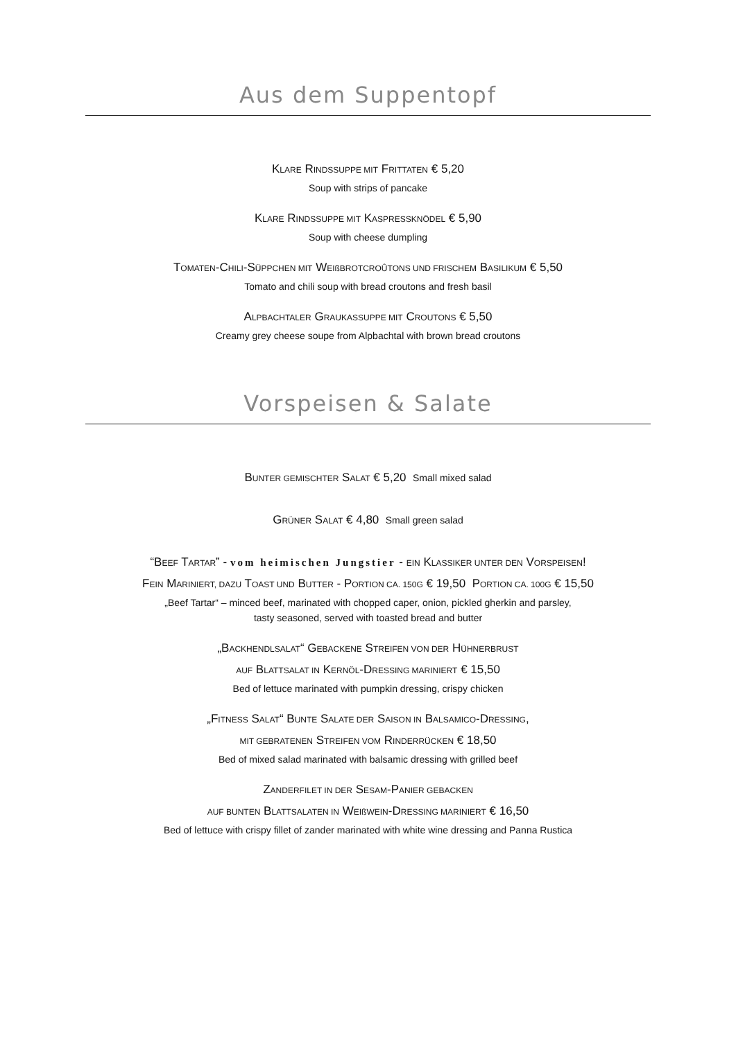Aus dem Suppentopf
KLARE RINDSSUPPE MIT FRITTATEN € 5,20
Soup with strips of pancake
KLARE RINDSSUPPE MIT KASPRESSKNÖDEL € 5,90
Soup with cheese dumpling
TOMATEN-CHILI-SÜPPCHEN MIT WEIßBROTCROÛTONS UND FRISCHEM BASILIKUM € 5,50
Tomato and chili soup with bread croutons and fresh basil
ALPBACHTALER GRAUKASSUPPE MIT CROUTONS € 5,50
Creamy grey cheese soupe from Alpbachtal with brown bread croutons
Vorspeisen & Salate
BUNTER GEMISCHTER SALAT € 5,20 Small mixed salad
GRÜNER SALAT € 4,80 Small green salad
“BEEF TARTAR” - vom heimischen Jungstier - EIN KLASSIKER UNTER DEN VORSPEISEN!
FEIN MARINIERT, DAZU TOAST UND BUTTER - PORTION CA. 150G € 19,50 PORTION CA. 100G € 15,50
„Beef Tartar“ – minced beef, marinated with chopped caper, onion, pickled gherkin and parsley,
tasty seasoned, served with toasted bread and butter
„BACKHENDLSALAT“ GEBACKENE STREIFEN VON DER HÜHNERBRUST
AUF BLATTSALAT IN KERNÖL-DRESSING MARINIERT € 15,50
Bed of lettuce marinated with pumpkin dressing, crispy chicken
„FITNESS SALAT“ BUNTE SALATE DER SAISON IN BALSAMICO-DRESSING,
MIT GEBRATENEN STREIFEN VOM RINDERRÜCKEN € 18,50
Bed of mixed salad marinated with balsamic dressing with grilled beef
ZANDERFILET IN DER SESAM-PANIER GEBACKEN
AUF BUNTEN BLATTSALATEN IN WEIßWEIN-DRESSING MARINIERT € 16,50
Bed of lettuce with crispy fillet of zander marinated with white wine dressing and Panna Rustica